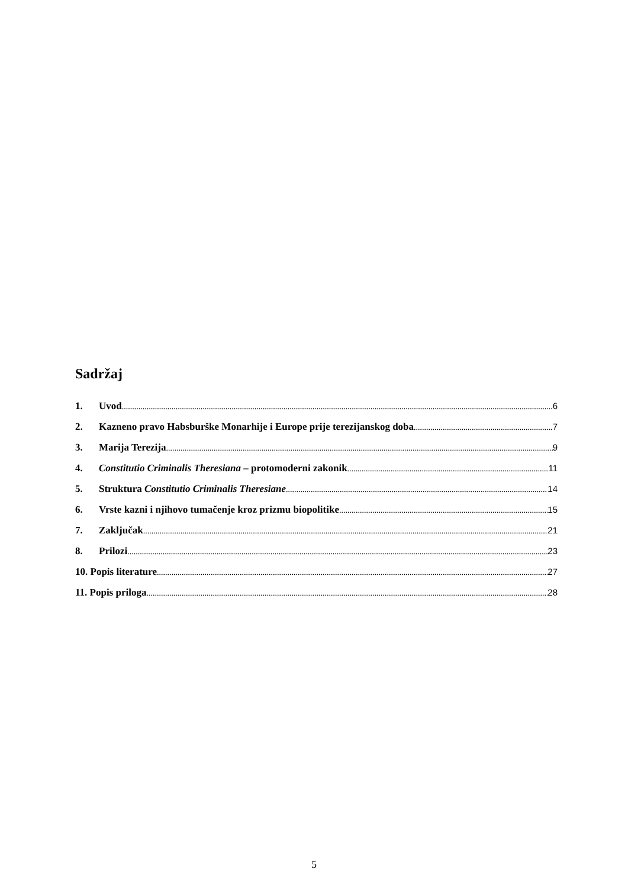Sadržaj
1. Uvod 6
2. Kazneno pravo Habsburške Monarhije i Europe prije terezijanskog doba 7
3. Marija Terezija 9
4. Constitutio Criminalis Theresiana – protomoderni zakonik 11
5. Struktura Constitutio Criminalis Theresiane 14
6. Vrste kazni i njihovo tumačenje kroz prizmu biopolitike 15
7. Zaključak 21
8. Prilozi 23
10. Popis literature 27
11. Popis priloga 28
5